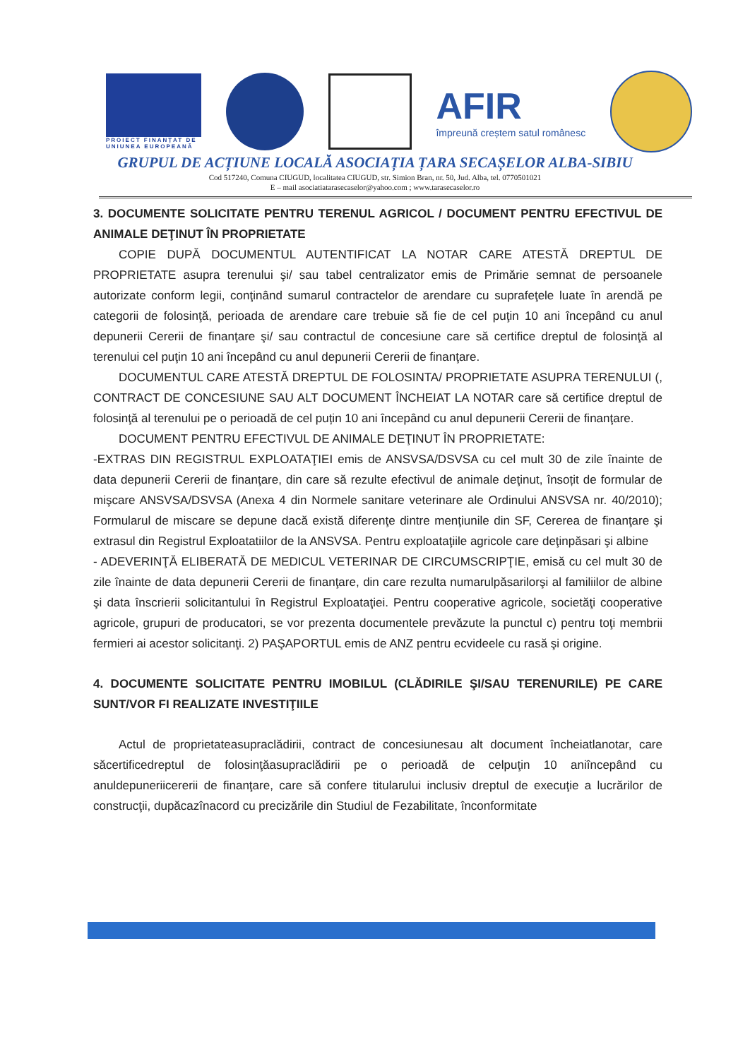PROIECT FINANȚAT DE
UNIUNEA EUROPEANĂ
AFIR
împreună creștem satul românesc
GRUPUL DE ACȚIUNE LOCALĂ ASOCIAȚIA ȚARA SECAȘELOR ALBA-SIBIU
Cod 517240, Comuna CIUGUD, localitatea CIUGUD, str. Simion Bran, nr. 50, Jud. Alba, tel. 0770501021
E – mail asociatiatarasecaselor@yahoo.com ; www.tarasecaselor.ro
3. DOCUMENTE SOLICITATE PENTRU TERENUL AGRICOL / DOCUMENT PENTRU EFECTIVUL DE ANIMALE DEŢINUT ÎN PROPRIETATE
COPIE DUPĂ DOCUMENTUL AUTENTIFICAT LA NOTAR CARE ATESTĂ DREPTUL DE PROPRIETATE asupra terenului şi/ sau tabel centralizator emis de Primărie semnat de persoanele autorizate conform legii, conţinând sumarul contractelor de arendare cu suprafeţele luate în arendă pe categorii de folosinţă, perioada de arendare care trebuie să fie de cel puţin 10 ani începând cu anul depunerii Cererii de finanţare şi/ sau contractul de concesiune care să certifice dreptul de folosinţă al terenului cel puţin 10 ani începând cu anul depunerii Cererii de finanţare.
DOCUMENTUL CARE ATESTĂ DREPTUL DE FOLOSINTA/ PROPRIETATE ASUPRA TERENULUI (, CONTRACT DE CONCESIUNE SAU ALT DOCUMENT ÎNCHEIAT LA NOTAR care să certifice dreptul de folosinţă al terenului pe o perioadă de cel puțin 10 ani începând cu anul depunerii Cererii de finanţare.
DOCUMENT PENTRU EFECTIVUL DE ANIMALE DEŢINUT ÎN PROPRIETATE:
-EXTRAS DIN REGISTRUL EXPLOATAŢIEI emis de ANSVSA/DSVSA cu cel mult 30 de zile înainte de data depunerii Cererii de finanţare, din care să rezulte efectivul de animale deţinut, însoțit de formular de mişcare ANSVSA/DSVSA (Anexa 4 din Normele sanitare veterinare ale Ordinului ANSVSA nr. 40/2010); Formularul de miscare se depune dacă există diferenţe dintre menţiunile din SF, Cererea de finanţare şi extrasul din Registrul Exploatatiilor de la ANSVSA. Pentru exploataţiile agricole care deţinpăsari şi albine
- ADEVERINŢĂ ELIBERATĂ DE MEDICUL VETERINAR DE CIRCUMSCRIPŢIE, emisă cu cel mult 30 de zile înainte de data depunerii Cererii de finanţare, din care rezulta numarulpăsarilorşi al familiilor de albine şi data înscrierii solicitantului în Registrul Exploataţiei. Pentru cooperative agricole, societăţi cooperative agricole, grupuri de producatori, se vor prezenta documentele prevăzute la punctul c) pentru toţi membrii fermieri ai acestor solicitanţi. 2) PAŞAPORTUL emis de ANZ pentru ecvideele cu rasă şi origine.
4. DOCUMENTE SOLICITATE PENTRU IMOBILUL (CLĂDIRILE ŞI/SAU TERENURILE) PE CARE SUNT/VOR FI REALIZATE INVESTIŢIILE
Actul de proprietateasupraclădirii, contract de concesiunesau alt document încheiatlanotar, care săcertificedreptul de folosinţăasupraclădirii pe o perioadă de celpuţin 10 aniîncepând cu anuldepuneriicererii de finanţare, care să confere titularului inclusiv dreptul de execuţie a lucrărilor de construcţii, dupăcazînacord cu precizările din Studiul de Fezabilitate, înconformitate